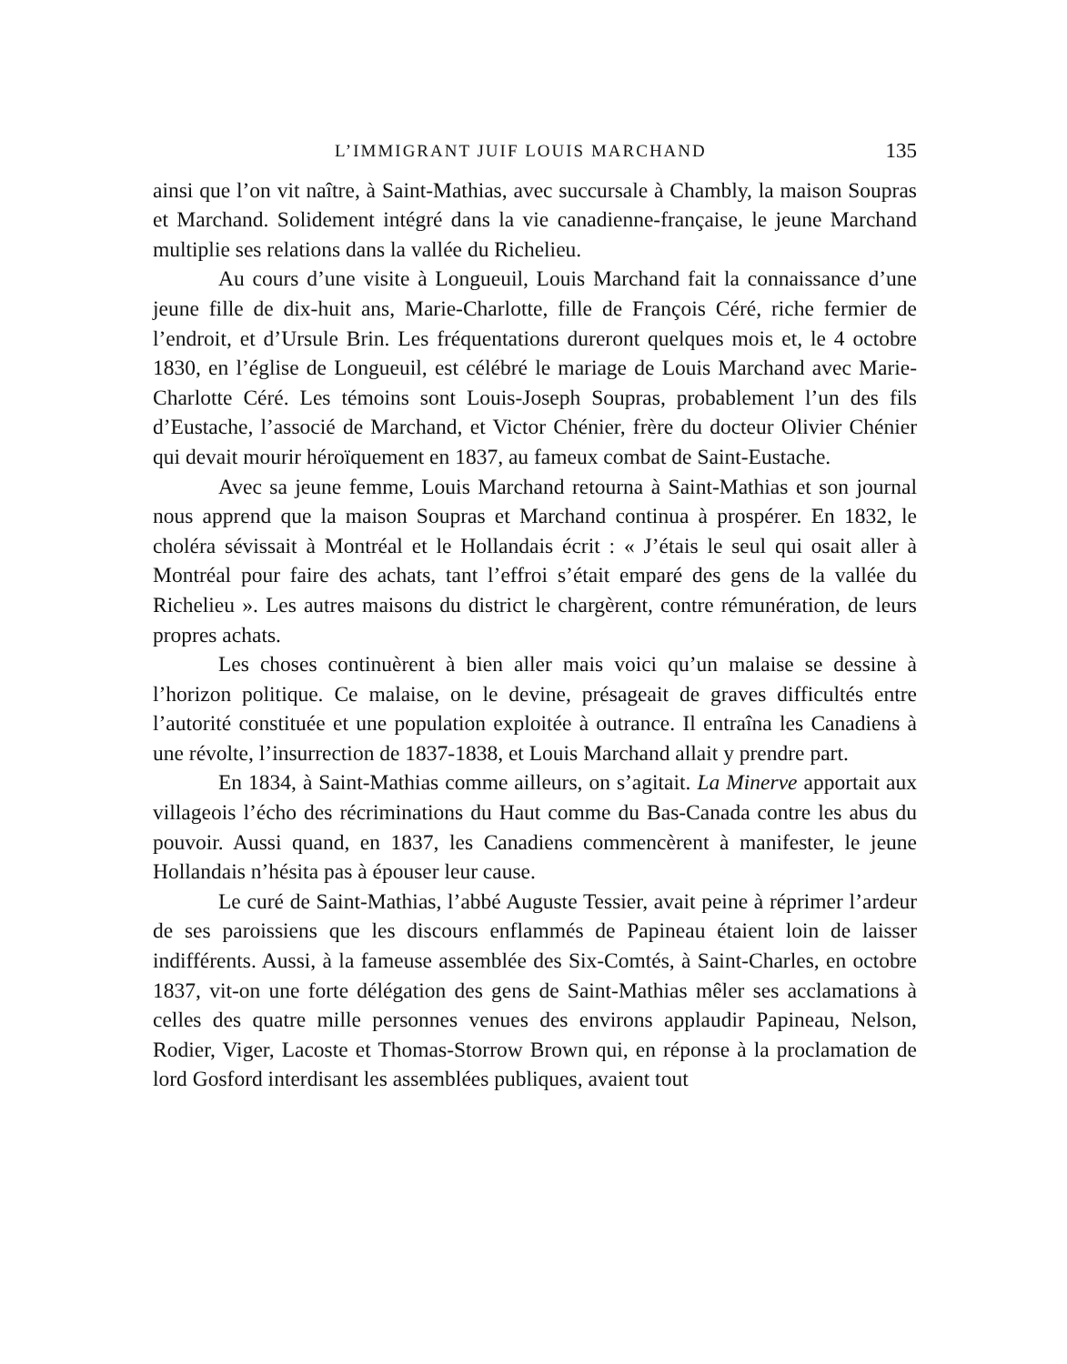L’IMMIGRANT JUIF LOUIS MARCHAND 135
ainsi que l’on vit naître, à Saint-Mathias, avec succursale à Chambly, la maison Soupras et Marchand. Solidement intégré dans la vie canadienne-française, le jeune Marchand multiplie ses relations dans la vallée du Richelieu.
Au cours d’une visite à Longueuil, Louis Marchand fait la connaissance d’une jeune fille de dix-huit ans, Marie-Charlotte, fille de François Céré, riche fermier de l’endroit, et d’Ursule Brin. Les fréquentations dureront quelques mois et, le 4 octobre 1830, en l’église de Longueuil, est célébré le mariage de Louis Marchand avec Marie-Charlotte Céré. Les témoins sont Louis-Joseph Soupras, probablement l’un des fils d’Eustache, l’associé de Marchand, et Victor Chénier, frère du docteur Olivier Chénier qui devait mourir héroïquement en 1837, au fameux combat de Saint-Eustache.
Avec sa jeune femme, Louis Marchand retourna à Saint-Mathias et son journal nous apprend que la maison Soupras et Marchand continua à prospérer. En 1832, le choléra sévissait à Montréal et le Hollandais écrit : « J’étais le seul qui osait aller à Montréal pour faire des achats, tant l’effroi s’était emparé des gens de la vallée du Richelieu ». Les autres maisons du district le chargèrent, contre rémunération, de leurs propres achats.
Les choses continuèrent à bien aller mais voici qu’un malaise se dessine à l’horizon politique. Ce malaise, on le devine, présageait de graves difficultés entre l’autorité constituée et une population exploitée à outrance. Il entraîna les Canadiens à une révolte, l’insurrection de 1837-1838, et Louis Marchand allait y prendre part.
En 1834, à Saint-Mathias comme ailleurs, on s’agitait. La Minerve apportait aux villageois l’écho des récriminations du Haut comme du Bas-Canada contre les abus du pouvoir. Aussi quand, en 1837, les Canadiens commencèrent à manifester, le jeune Hollandais n’hésita pas à épouser leur cause.
Le curé de Saint-Mathias, l’abbé Auguste Tessier, avait peine à réprimer l’ardeur de ses paroissiens que les discours enflammés de Papineau étaient loin de laisser indifférents. Aussi, à la fameuse assemblée des Six-Comtés, à Saint-Charles, en octobre 1837, vit-on une forte délégation des gens de Saint-Mathias mêler ses acclamations à celles des quatre mille personnes venues des environs applaudir Papineau, Nelson, Rodier, Viger, Lacoste et Thomas-Storrow Brown qui, en réponse à la proclamation de lord Gosford interdisant les assemblées publiques, avaient tout